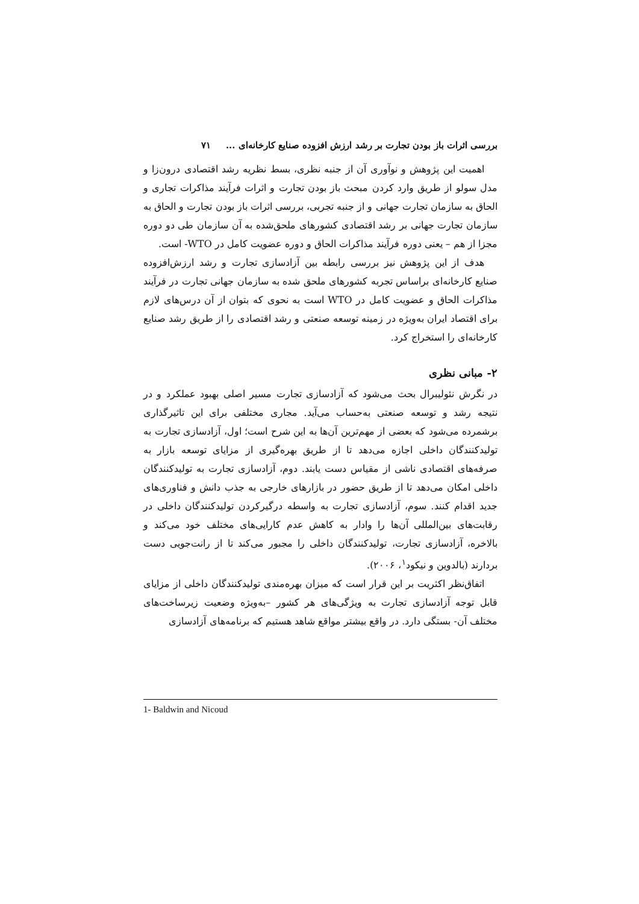بررسی اثرات باز بودن تجارت بر رشد ارزش افزوده صنایع کارخانه‌ای ... ۷۱
اهمیت این پژوهش و نوآوری آن از جنبه نظری، بسط نظریه رشد اقتصادی درون‌زا و مدل سولو از طریق وارد کردن مبحث باز بودن تجارت و اثرات فرآیند مذاکرات تجاری و الحاق به سازمان تجارت جهانی و از جنبه تجربی، بررسی اثرات باز بودن تجارت و الحاق به سازمان تجارت جهانی بر رشد اقتصادی کشورهای ملحق‌شده به آن سازمان طی دو دوره مجزا از هم – یعنی دوره فرآیند مذاکرات الحاق و دوره عضویت کامل در WTO- است.
هدف از این پژوهش نیز بررسی رابطه بین آزادسازی تجارت و رشد ارزش‌افزوده صنایع کارخانه‌ای براساس تجربه کشورهای ملحق شده به سازمان جهانی تجارت در فرآیند مذاکرات الحاق و عضویت کامل در WTO است به نحوی که بتوان از آن درس‌های لازم برای اقتصاد ایران به‌ویژه در زمینه توسعه صنعتی و رشد اقتصادی را از طریق رشد صنایع کارخانه‌ای را استخراج کرد.
۲- مبانی نظری
در نگرش نئولیبرال بحث می‌شود که آزادسازی تجارت مسیر اصلی بهبود عملکرد و در نتیجه رشد و توسعه صنعتی به‌حساب می‌آید. مجاری مختلفی برای این تاثیرگذاری برشمرده می‌شود که بعضی از مهم‌ترین آن‌ها به این شرح است؛ اول، آزادسازی تجارت به تولیدکنندگان داخلی اجازه می‌دهد تا از طریق بهره‌گیری از مزایای توسعه بازار به صرفه‌های اقتصادی ناشی از مقیاس دست یابند. دوم، آزادسازی تجارت به تولیدکنندگان داخلی امکان می‌دهد تا از طریق حضور در بازارهای خارجی به جذب دانش و فناوری‌های جدید اقدام کنند. سوم، آزادسازی تجارت به واسطه درگیرکردن تولیدکنندگان داخلی در رقابت‌های بین‌المللی آن‌ها را وادار به کاهش عدم کارایی‌های مختلف خود می‌کند و بالاخره، آزادسازی تجارت، تولیدکنندگان داخلی را مجبور می‌کند تا از رانت‌جویی دست بردارند (بالدوین و نیکود<sup>۱</sup>، ۲۰۰۶).
اتفاق‌نظر اکثریت بر این قرار است که میزان بهره‌مندی تولیدکنندگان داخلی از مزایای قابل توجه آزادسازی تجارت به ویژگی‌های هر کشور –به‌ویژه وضعیت زیرساخت‌های مختلف آن- بستگی دارد. در واقع بیشتر مواقع شاهد هستیم که برنامه‌های آزادسازی
1- Baldwin and Nicoud